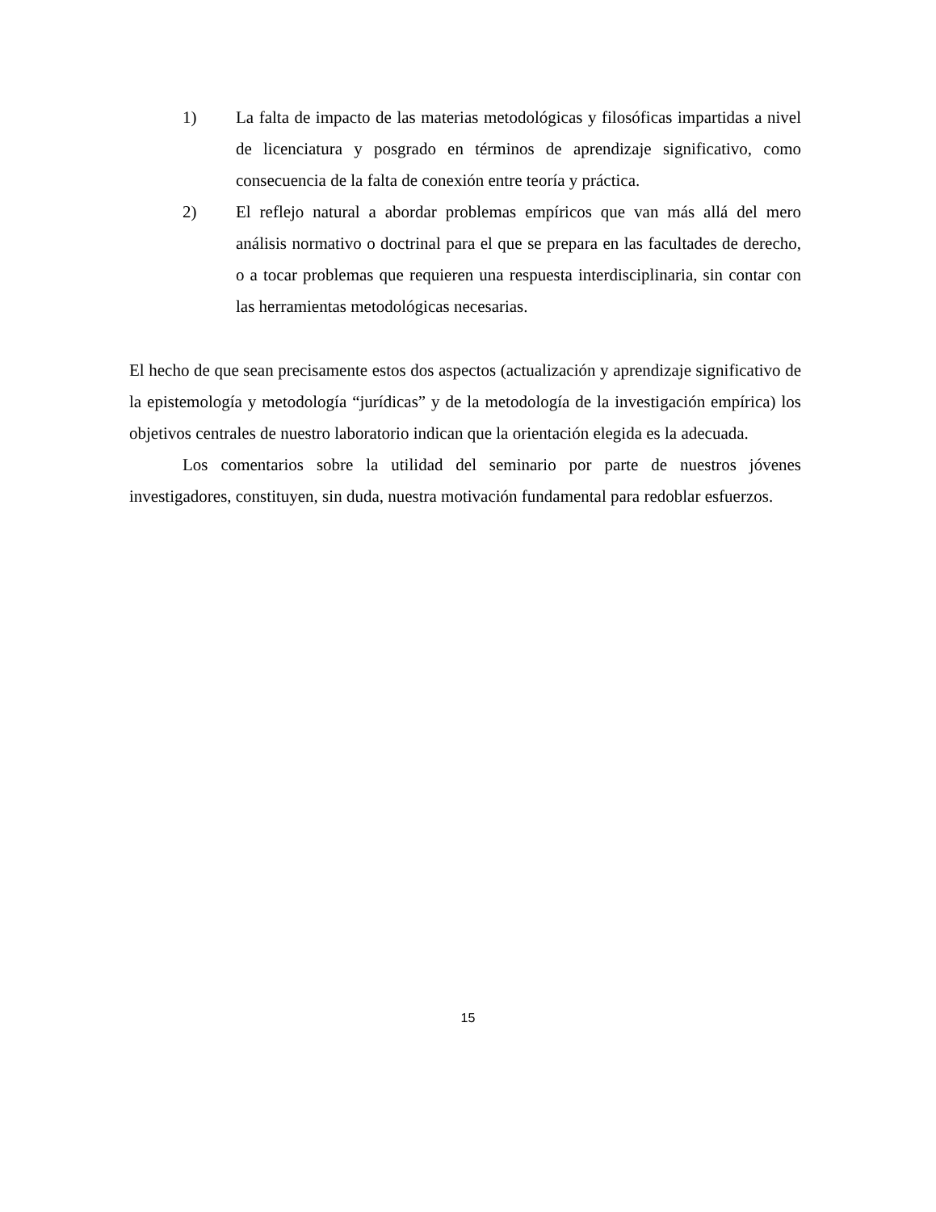1) La falta de impacto de las materias metodológicas y filosóficas impartidas a nivel de licenciatura y posgrado en términos de aprendizaje significativo, como consecuencia de la falta de conexión entre teoría y práctica.
2) El reflejo natural a abordar problemas empíricos que van más allá del mero análisis normativo o doctrinal para el que se prepara en las facultades de derecho, o a tocar problemas que requieren una respuesta interdisciplinaria, sin contar con las herramientas metodológicas necesarias.
El hecho de que sean precisamente estos dos aspectos (actualización y aprendizaje significativo de la epistemología y metodología “jurídicas” y de la metodología de la investigación empírica) los objetivos centrales de nuestro laboratorio indican que la orientación elegida es la adecuada.
Los comentarios sobre la utilidad del seminario por parte de nuestros jóvenes investigadores, constituyen, sin duda, nuestra motivación fundamental para redoblar esfuerzos.
15